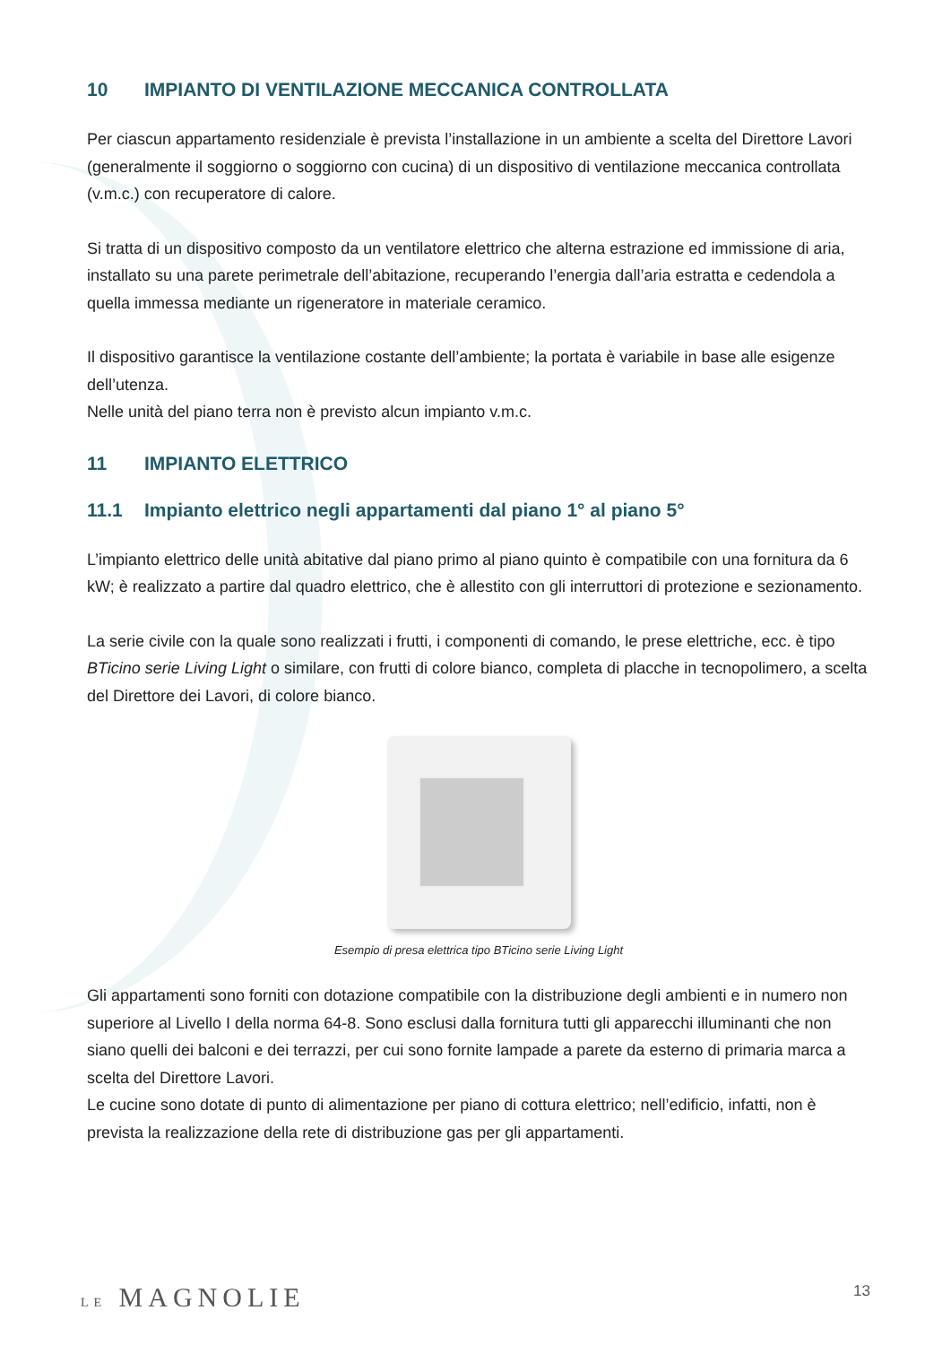10 IMPIANTO DI VENTILAZIONE MECCANICA CONTROLLATA
Per ciascun appartamento residenziale è prevista l’installazione in un ambiente a scelta del Direttore Lavori (generalmente il soggiorno o soggiorno con cucina) di un dispositivo di ventilazione meccanica controllata (v.m.c.) con recuperatore di calore.
Si tratta di un dispositivo composto da un ventilatore elettrico che alterna estrazione ed immissione di aria, installato su una parete perimetrale dell’abitazione, recuperando l’energia dall’aria estratta e cedendola a quella immessa mediante un rigeneratore in materiale ceramico.
Il dispositivo garantisce la ventilazione costante dell’ambiente; la portata è variabile in base alle esigenze dell’utenza.
Nelle unità del piano terra non è previsto alcun impianto v.m.c.
11 IMPIANTO ELETTRICO
11.1 Impianto elettrico negli appartamenti dal piano 1° al piano 5°
L’impianto elettrico delle unità abitative dal piano primo al piano quinto è compatibile con una fornitura da 6 kW; è realizzato a partire dal quadro elettrico, che è allestito con gli interruttori di protezione e sezionamento.
La serie civile con la quale sono realizzati i frutti, i componenti di comando, le prese elettriche, ecc. è tipo BTicino serie Living Light o similare, con frutti di colore bianco, completa di placche in tecnopolimero, a scelta del Direttore dei Lavori, di colore bianco.
Esempio di presa elettrica tipo BTicino serie Living Light
Gli appartamenti sono forniti con dotazione compatibile con la distribuzione degli ambienti e in numero non superiore al Livello I della norma 64-8. Sono esclusi dalla fornitura tutti gli apparecchi illuminanti che non siano quelli dei balconi e dei terrazzi, per cui sono fornite lampade a parete da esterno di primaria marca a scelta del Direttore Lavori.
Le cucine sono dotate di punto di alimentazione per piano di cottura elettrico; nell’edificio, infatti, non è prevista la realizzazione della rete di distribuzione gas per gli appartamenti.
LE MAGNOLIE 13